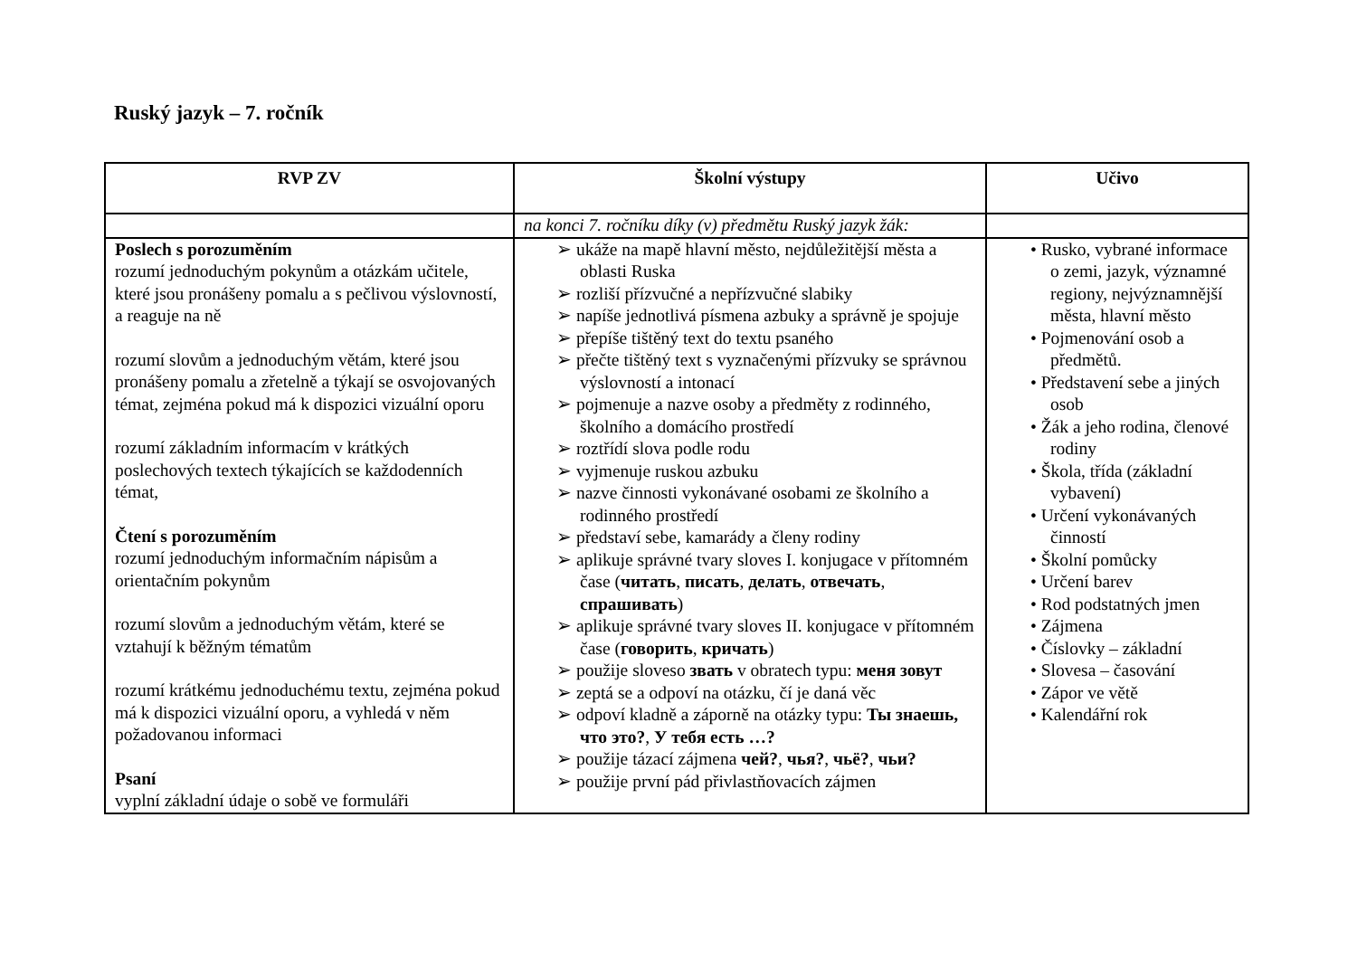Ruský jazyk – 7. ročník
| RVP ZV | Školní výstupy | Učivo |
| --- | --- | --- |
| | na konci 7. ročníku díky (v) předmětu Ruský jazyk žák: | |
| Poslech s porozuměním rozumí jednoduchým pokynům a otázkám učitele, které jsou pronášeny pomalu a s pečlivou výslovností, a reaguje na ně rozumí slovům a jednoduchým větám, které jsou pronášeny pomalu a zřetelně a týkají se osvojovaných témat, zejména pokud má k dispozici vizuální oporu rozumí základním informacím v krátkých poslechových textech týkajících se každodenních témat, Čtení s porozuměním rozumí jednoduchým informačním nápisům a orientačním pokynům rozumí slovům a jednoduchým větám, které se vztahují k běžným tématům rozumí krátkému jednoduchému textu, zejména pokud má k dispozici vizuální oporu, a vyhledá v něm požadovanou informaci Psaní vyplní základní údaje o sobě ve formuláři | ➢ ukáže na mapě hlavní město, nejdůležitější města a oblasti Ruska ➢ rozliší přízvučné a nepřízvučné slabiky ➢ napíše jednotlivá písmena azbuky a správně je spojuje ➢ přepíše tištěný text do textu psaného ➢ přečte tištěný text s vyznačenými přízvuky se správnou výslovností a intonací ➢ pojmenuje a nazve osoby a předměty z rodinného, školního a domácího prostředí ➢ roztřídí slova podle rodu ➢ vyjmenuje ruskou azbuku ➢ nazve činnosti vykonávané osobami ze školního a rodinného prostředí ➢ představí sebe, kamarády a členy rodiny ➢ aplikuje správné tvary sloves I. konjugace v přítomném čase ( читать , писать , делать , отвечать , спрашивать ) ➢ aplikuje správné tvary sloves II. konjugace v přítomném čase ( говорить , кричать ) ➢ použije sloveso звать v obratech typu: меня зовут ➢ zeptá se a odpoví na otázku, čí je daná věc ➢ odpoví kladně a záporně na otázky typu: Ты знаешь, что это? , У тебя есть …? ➢ použije tázací zájmena чей? , чья? , чьё? , чьи? ➢ použije první pád přivlastňovacích zájmen | • Rusko, vybrané informace o zemi, jazyk, významné regiony, nejvýznamnější města, hlavní město • Pojmenování osob a předmětů. • Představení sebe a jiných osob • Žák a jeho rodina, členové rodiny • Škola, třída (základní vybavení) • Určení vykonávaných činností • Školní pomůcky • Určení barev • Rod podstatných jmen • Zájmena • Číslovky – základní • Slovesa – časování • Zápor ve větě • Kalendářní rok |